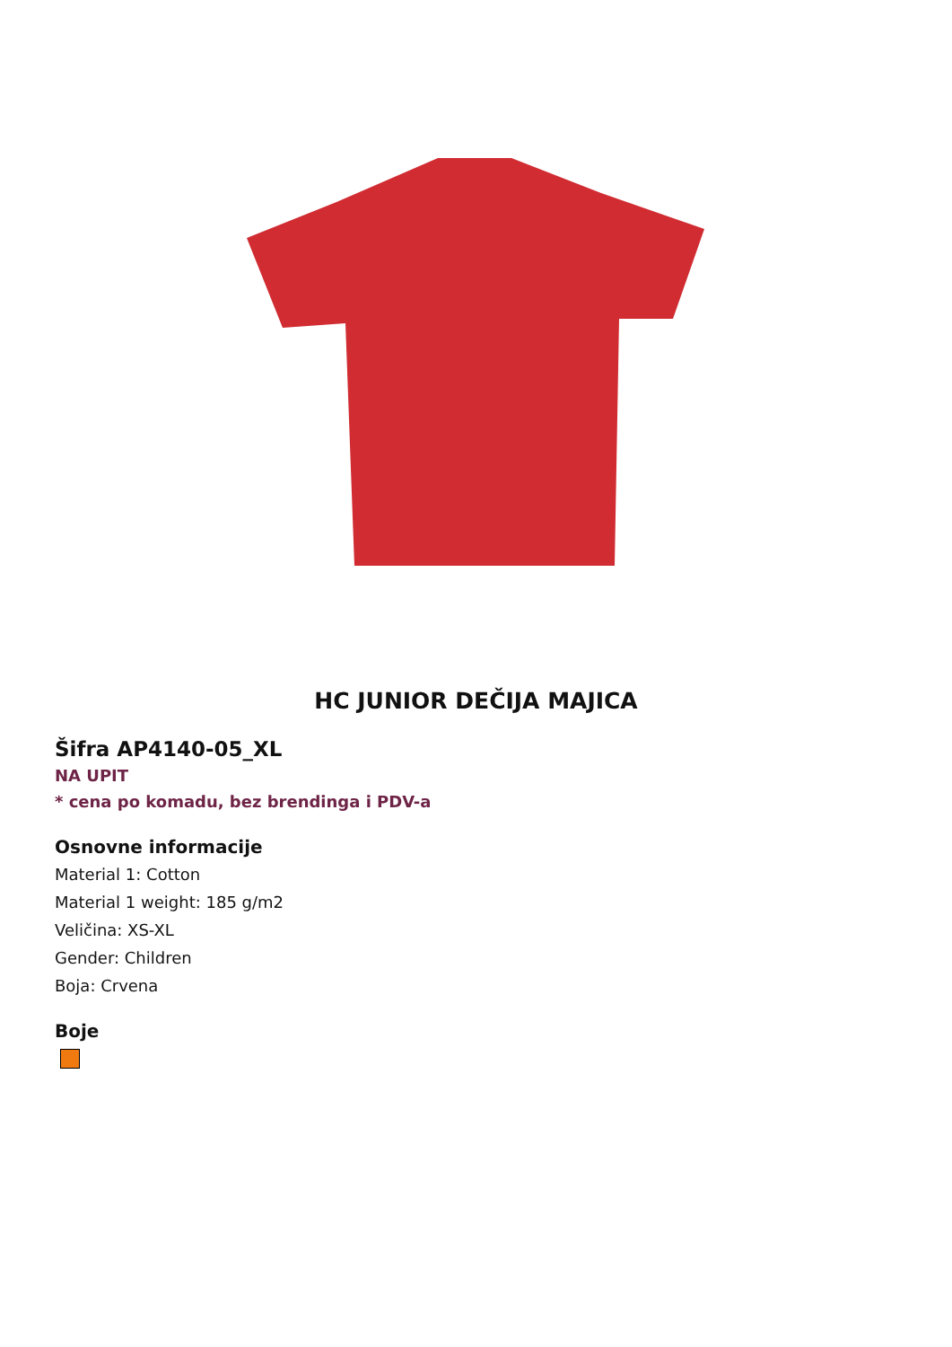HC JUNIOR DEČIJA MAJICA
Šifra AP4140-05_XL
NA UPIT
* cena po komadu, bez brendinga i PDV-a
Osnovne informacije
Material 1: Cotton
Material 1 weight: 185 g/m2
Veličina: XS-XL
Gender: Children
Boja: Crvena
Boje